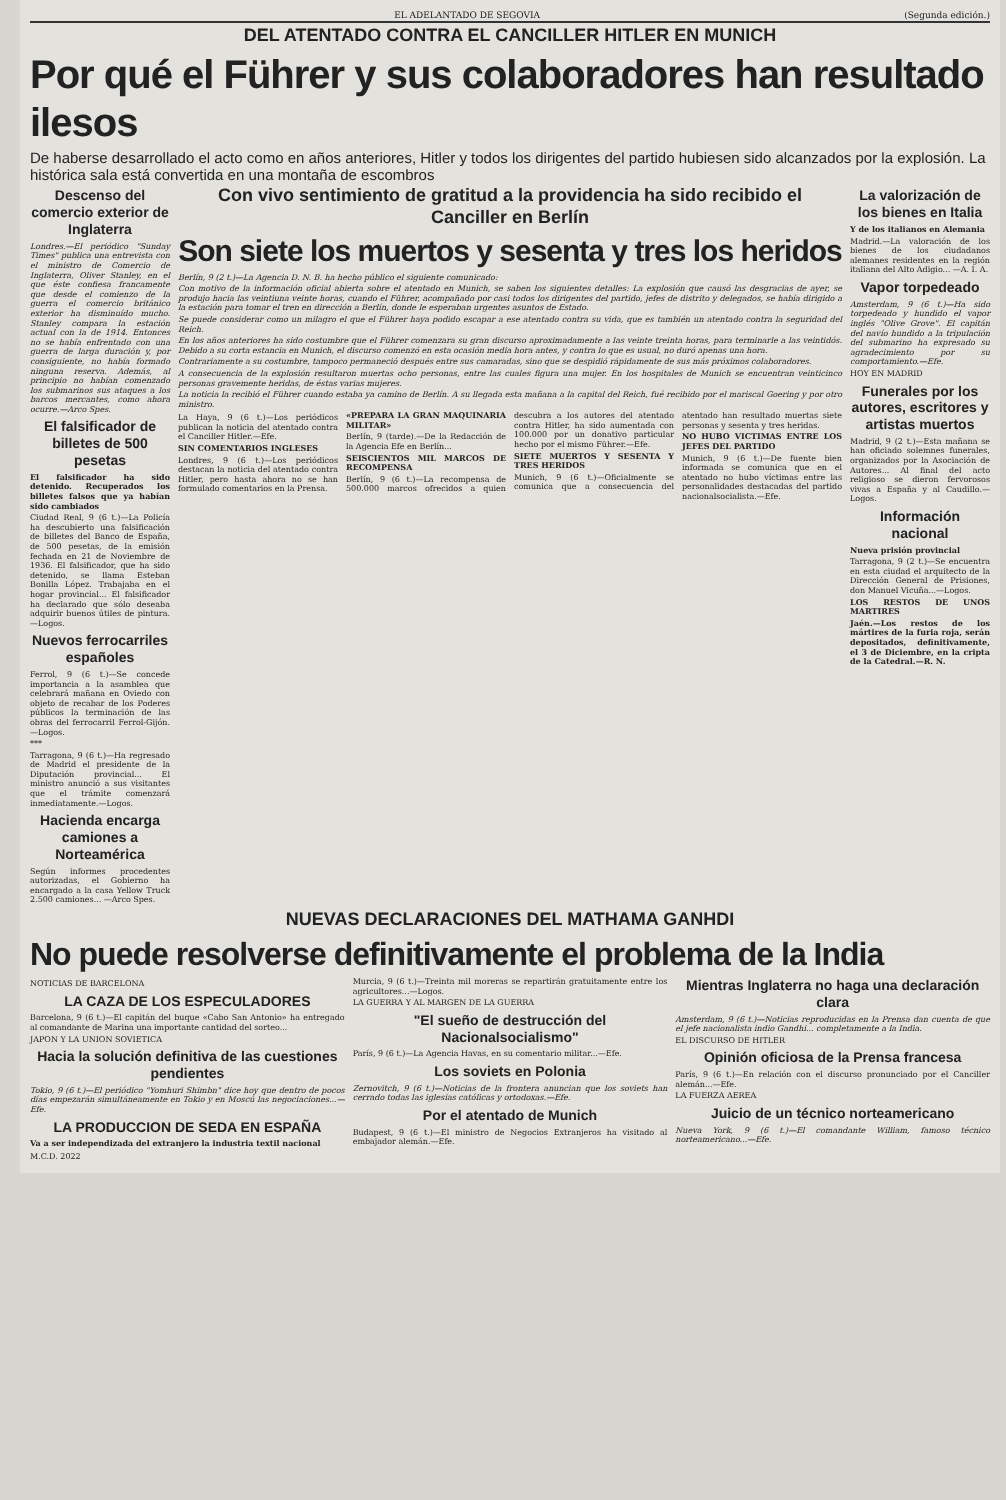EL ADELANTADO DE SEGOVIA (Segunda edición.)
DEL ATENTADO CONTRA EL CANCILLER HITLER EN MUNICH
Por qué el Führer y sus colaboradores han resultado ilesos
De haberse desarrollado el acto como en años anteriores, Hitler y todos los dirigentes del partido hubiesen sido alcanzados por la explosión. La histórica sala está convertida en una montaña de escombros
Descenso del comercio exterior de Inglaterra
Londres.—El periódico "Sunday Times" publica una entrevista con el ministro de Comercio de Inglaterra, Oliver Stanley, en el que éste confiesa francamente que desde el comienzo de la guerra el comercio británico exterior ha disminuído mucho. Stanley compara la estación actual con la de 1914. Entonces no se había enfrentado con una guerra de larga duración y, por consiguiente, no había formado ninguna reserva. Además, al principio no habían comenzado los submarinos sus ataques a los barcos mercantes, como ahora ocurre.—Arco Spes.
El falsificador de billetes de 500 pesetas
El falsificador ha sido detenido. Recuperados los billetes falsos que ya habían sido cambiados
Ciudad Real, 9 (6 t.)—La Policía ha descubierto una falsificación de billetes del Banco de España, de 500 pesetas, de la emisión fechada en 21 de Noviembre de 1936. El falsificador, que ha sido detenido, se llama Esteban Bonilla López. Trabajaba en el hogar provincial... El falsificador ha declarado que sólo deseaba adquirir buenos útiles de pintura.—Logos.
Nuevos ferrocarriles españoles
Ferrol, 9 (6 t.)—Se concede importancia a la asamblea que celebrará mañana en Oviedo con objeto de recabar de los Poderes públicos la terminación de las obras del ferrocarril Ferrol-Gijón.—Logos.
***
Tarragona, 9 (6 t.)—Ha regresado de Madrid el presidente de la Diputación provincial... El ministro anunció a sus visitantes que el trámite comenzará inmediatamente.—Logos.
Hacienda encarga camiones a Norteamérica
Según informes procedentes autorizadas, el Gobierno ha encargado a la casa Yellow Truck 2.500 camiones... —Arco Spes.
Con vivo sentimiento de gratitud a la providencia ha sido recibido el Canciller en Berlín
Son siete los muertos y sesenta y tres los heridos
Berlín, 9 (2 t.)—La Agencia D. N. B. ha hecho público el siguiente comunicado:
Con motivo de la información oficial abierta sobre el atentado en Munich, se saben los siguientes detalles: La explosión que causó las desgracias de ayer, se produjo hacia las veintiuna veinte horas, cuando el Führer, acompañado por casi todos los dirigentes del partido, jefes de distrito y delegados, se había dirigido a la estación para tomar el tren en dirección a Berlín, donde le esperaban urgentes asuntos de Estado.
Se puede considerar como un milagro el que el Führer haya podido escapar a ese atentado contra su vida, que es también un atentado contra la seguridad del Reich.
En los años anteriores ha sido costumbre que el Führer comenzara su gran discurso aproximadamente a las veinte treinta horas, para terminarle a las veintidós. Debido a su corta estancia en Munich, el discurso comenzó en esta ocasión media hora antes, y contra lo que es usual, no duró apenas una hora.
Contrariamente a su costumbre, tampoco permaneció después entre sus camaradas, sino que se despidió rápidamente de sus más próximos colaboradores.
A consecuencia de la explosión resultaron muertas ocho personas, entre las cuales figura una mujer. En los hospitales de Munich se encuentran veinticinco personas gravemente heridas, de éstas varias mujeres.
La noticia la recibió el Führer cuando estaba ya camino de Berlín. A su llegada esta mañana a la capital del Reich, fué recibido por el mariscal Goering y por otro ministro.
La Haya, 9 (6 t.)—Los periódicos publican la noticia del atentado contra el Canciller Hitler.—Efe.
SIN COMENTARIOS INGLESES
Londres, 9 (6 t.)—Los periódicos destacan la noticia del atentado contra Hitler, pero hasta ahora no se han formulado comentarios en la Prensa.
«PREPARA LA GRAN MAQUINARIA MILITAR»
Berlín, 9 (tarde).—De la Redacción de la Agencia Efe en Berlín...
SEISCIENTOS MIL MARCOS DE RECOMPENSA
Berlín, 9 (6 t.)—La recompensa de 500.000 marcos ofrecidos a quien descubra a los autores del atentado contra Hitler, ha sido aumentada con 100.000 por un donativo particular hecho por el mismo Führer.—Efe.
SIETE MUERTOS Y SESENTA Y TRES HERIDOS
Munich, 9 (6 t.)—Oficialmente se comunica que a consecuencia del atentado han resultado muertas siete personas y sesenta y tres heridas.
NO HUBO VICTIMAS ENTRE LOS JEFES DEL PARTIDO
Munich, 9 (6 t.)—De fuente bien informada se comunica que en el atentado no hubo víctimas entre las personalidades destacadas del partido nacionalsocialista.—Efe.
La valorización de los bienes en Italia
Y de los italianos en Alemania
Madrid.—La valoración de los bienes de los ciudadanos alemanes residentes en la región italiana del Alto Adigio... —A. I. A.
Vapor torpedeado
Amsterdam, 9 (6 t.)—Ha sido torpedeado y hundido el vapor inglés "Olive Grove". El capitán del navío hundido a la tripulación del submarino ha expresado su agradecimiento por su comportamiento.—Efe.
HOY EN MADRID
Funerales por los autores, escritores y artistas muertos
Madrid, 9 (2 t.)—Esta mañana se han oficiado solemnes funerales, organizados por la Asociación de Autores... Al final del acto religioso se dieron fervorosos vivas a España y al Caudillo.—Logos.
Información nacional
Nueva prisión provincial
Tarragona, 9 (2 t.)—Se encuentra en esta ciudad el arquitecto de la Dirección General de Prisiones, don Manuel Vicuña...—Logos.
LOS RESTOS DE UNOS MARTIRES
Jaén.—Los restos de los mártires de la furia roja, serán depositados, definitivamente, el 3 de Diciembre, en la cripta de la Catedral.—R. N.
NUEVAS DECLARACIONES DEL MATHAMA GANHDI
No puede resolverse definitivamente el problema de la India
NOTICIAS DE BARCELONA
LA CAZA DE LOS ESPECULADORES
Barcelona, 9 (6 t.)—El capitán del buque «Cabo San Antonio» ha entregado al comandante de Marina una importante cantidad del sorteo...
JAPON Y LA UNION SOVIETICA
Hacia la solución definitiva de las cuestiones pendientes
Tokio, 9 (6 t.)—El periódico "Yomhuri Shimbn" dice hoy que dentro de pocos días empezarán simultáneamente en Tokio y en Moscú las negociaciones...—Efe.
LA PRODUCCION DE SEDA EN ESPAÑA
Va a ser independizada del extranjero la industria textil nacional
Murcia, 9 (6 t.)—Treinta mil moreras se repartirán gratuitamente entre los agricultores...—Logos.
LA GUERRA Y AL MARGEN DE LA GUERRA
"El sueño de destrucción del Nacionalsocialismo"
París, 9 (6 t.)—La Agencia Havas, en su comentario militar...—Efe.
Los soviets en Polonia
Zernovitch, 9 (6 t.)—Noticias de la frontera anuncian que los soviets han cerrado todas las iglesias católicas y ortodoxas.—Efe.
Por el atentado de Munich
Budapest, 9 (6 t.)—El ministro de Negocios Extranjeros ha visitado al embajador alemán.—Efe.
Mientras Inglaterra no haga una declaración clara
Amsterdam, 9 (6 t.)—Noticias reproducidas en la Prensa dan cuenta de que el jefe nacionalista indio Gandhi... completamente a la India.
EL DISCURSO DE HITLER
Opinión oficiosa de la Prensa francesa
París, 9 (6 t.)—En relación con el discurso pronunciado por el Canciller alemán...—Efe.
LA FUERZA AEREA
Juicio de un técnico norteamericano
Nueva York, 9 (6 t.)—El comandante William, famoso técnico norteamericano...—Efe.
M.C.D. 2022